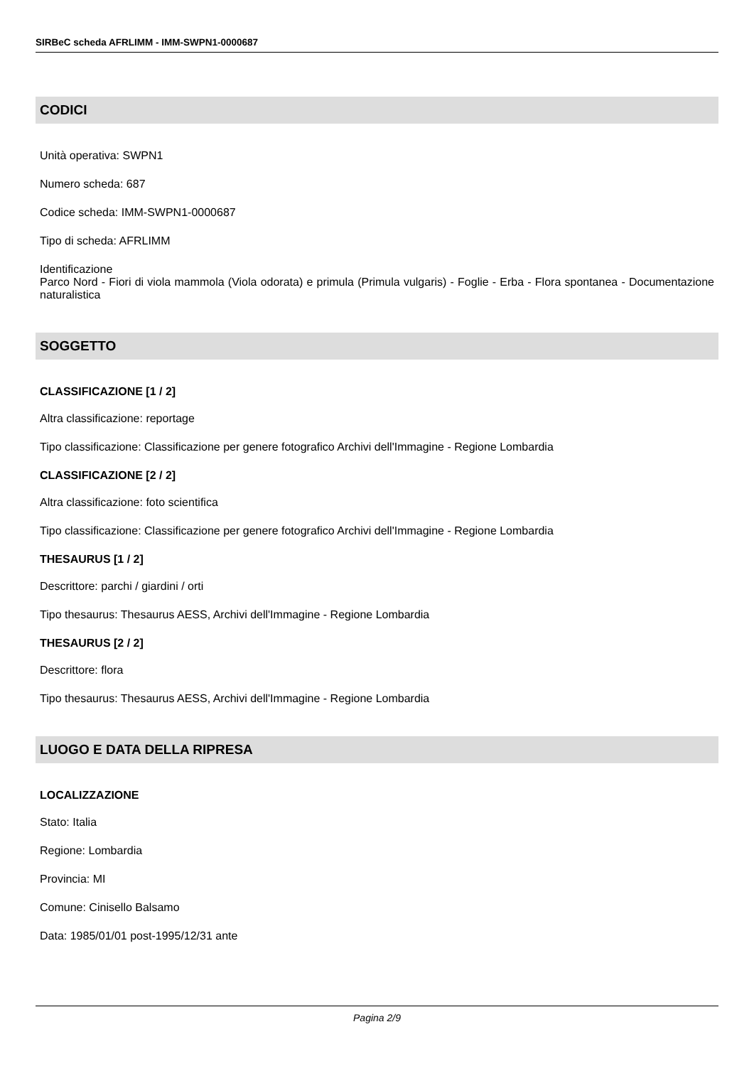SIRBeC scheda AFRLIMM - IMM-SWPN1-0000687
CODICI
Unità operativa: SWPN1
Numero scheda: 687
Codice scheda: IMM-SWPN1-0000687
Tipo di scheda: AFRLIMM
Identificazione
Parco Nord - Fiori di viola mammola (Viola odorata) e primula (Primula vulgaris) - Foglie - Erba - Flora spontanea - Documentazione naturalistica
SOGGETTO
CLASSIFICAZIONE [1 / 2]
Altra classificazione: reportage
Tipo classificazione: Classificazione per genere fotografico Archivi dell'Immagine - Regione Lombardia
CLASSIFICAZIONE [2 / 2]
Altra classificazione: foto scientifica
Tipo classificazione: Classificazione per genere fotografico Archivi dell'Immagine - Regione Lombardia
THESAURUS [1 / 2]
Descrittore: parchi / giardini / orti
Tipo thesaurus: Thesaurus AESS, Archivi dell'Immagine - Regione Lombardia
THESAURUS [2 / 2]
Descrittore: flora
Tipo thesaurus: Thesaurus AESS, Archivi dell'Immagine - Regione Lombardia
LUOGO E DATA DELLA RIPRESA
LOCALIZZAZIONE
Stato: Italia
Regione: Lombardia
Provincia: MI
Comune: Cinisello Balsamo
Data: 1985/01/01 post-1995/12/31 ante
Pagina 2/9